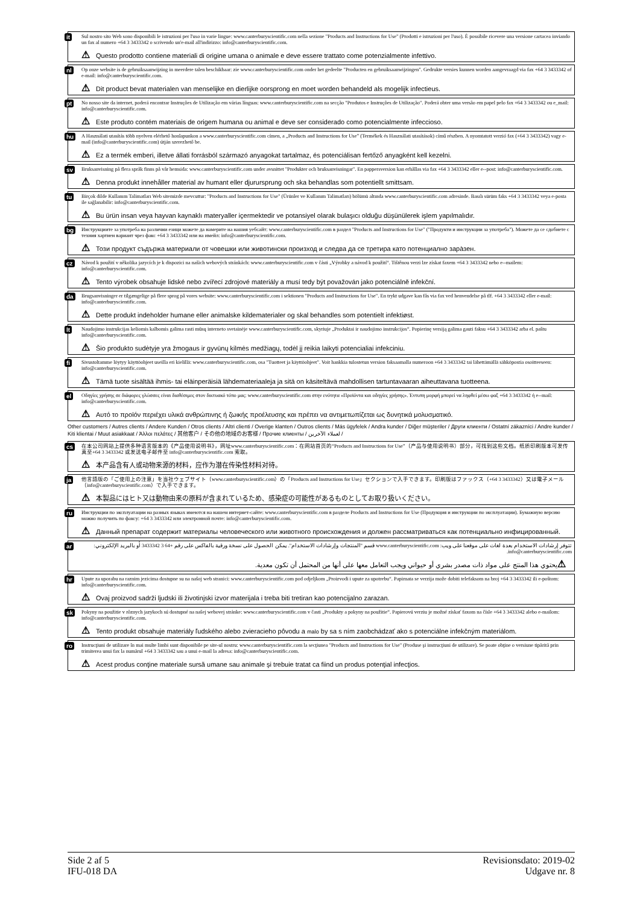it
Sul nostro sito Web sono disponibili le istruzioni per l'uso in varie lingue: www.canterburyscientific.com nella sezione "Products and Instructions for Use" (Prodotti e istruzioni per l'uso). È possibile ricevere una versione cartacea inviando un fax al numero +64 3 3433342 o scrivendo un'e-mail all'indirizzo: info@canterburyscientific.com.
⚠ Questo prodotto contiene materiali di origine umana o animale e deve essere trattato come potenzialmente infettivo.
nl
Op onze website is de gebruiksaanwijzing in meerdere talen beschikbaar: zie www.canterburyscientific.com onder het gedeelte "Producten en gebruiksaanwijzingen". Gedrukte versies kunnen worden aangevraagd via fax +64 3 3433342 of e-mail: info@canterburyscientific.com.
⚠ Dit product bevat materialen van menselijke en dierlijke oorsprong en moet worden behandeld als mogelijk infectieus.
pt
No nosso site da internet, poderá encontrar Instruções de Utilização em várias línguas: www.canterburyscientific.com na secção "Produtos e Instruções de Utilização". Poderá obter uma versão em papel pelo fax +64 3 3433342 ou e_mail: info@canterburyscientific.com.
⚠ Este produto contém materiais de origem humana ou animal e deve ser considerado como potencialmente infeccioso.
hu
A Használati utasítás több nyelven elérhető honlapunkon a www.canterburyscientific.com címen, a „Products and Instructions for Use” (Termékek és Használati utasítások) című részben. A nyomtatott verzió fax (+64 3 3433342) vagy e-mail (info@canterburyscientific.com) útján szerezhető be.
⚠ Ez a termék emberi, illetve állati forrásból származó anyagokat tartalmaz, és potenciálisan fertőző anyagként kell kezelni.
sv
Bruksanvisning på flera språk finns på vår hemsida: www.canterburyscientific.com under avsnittet "Produkter och bruksanvisningar". En pappersversion kan erhållas via fax +64 3 3433342 eller e--post: info@canterburyscientific.com.
⚠ Denna produkt innehåller material av humant eller djurursprung och ska behandlas som potentiellt smittsam.
tu
Birçok dilde Kullanım Talimatları Web sitemizde mevcuttur: "Products and Instructions for Use" (Ürünler ve Kullanım Talimatları) bölümü altında www.canterburyscientific.com adresinde. Basılı sürüm faks +64 3 3433342 veya e-posta ile sağlanabilir: info@canterburyscientific.com.
⚠ Bu ürün insan veya hayvan kaynaklı materyaller içermektedir ve potansiyel olarak bulaşıcı olduğu düşünülerek işlem yapılmalıdır.
bg
Инструкциите за употреба на различни езици можете да намерите на нашия уебсайт: www.canterburyscientific.com в раздел "Products and Instructions for Use" ("Продукти и инструкции за употреба"). Можете да се сдобиете с техния хартиен вариант чрез факс +64 3 3433342 или на имейл: info@canterburyscientific.com.
⚠ Този продукт съдържа материали от човешки или животински произход и следва да се третира като потенциално зара̀зен.
cz
Návod k použití v několika jazycích je k dispozici na našich webových stránkách: www.canterburyscientific.com v části „Výrobky a návod k použití“. Tištěnou verzi lze získat faxem +64 3 3433342 nebo e--mailem: info@canterburyscientific.com.
⚠ Tento výrobek obsahuje lidské nebo zvířecí zdrojové materiály a musí tedy být považován jako potenciálně infekční.
da
Brugsanvisninger er tilgængelige på flere sprog på vores website: www.canterburyscientific.com i sektionen "Products and Instructions for Use". En trykt udgave kan fås via fax ved henvendelse på tlf. +64 3 3433342 eller e-mail: info@canterburyscientific.com.
⚠ Dette produkt indeholder humane eller animalske kildematerialer og skal behandles som potentielt infektiøst.
lt
Naudojimo instrukcijas keliomis kalbomis galima rasti mūsų interneto svetainėje www.canterburyscientific.com, skyriuje „Produktai ir naudojimo instrukcijos“. Popierinę versiją galima gauti faksu +64 3 3433342 arba el. paštu info@canterburyscientific.com.
⚠ Šio produkto sudėtyje yra žmogaus ir gyvūnų kilmės medžiagų, todėl jį reikia laikyti potencialiai infekciniu.
fi
Sivustoltamme löytyy käyttöohjeet useilla eri kielillä: www.canterburyscientific.com, osa "Tuotteet ja käyttöohjeet". Voit hankkia tulostetun version faksaamalla numeroon +64 3 3433342 tai lähettämällä sähköpostia osoitteeseen: info@canterburyscientific.com.
⚠ Tämä tuote sisältää ihmis- tai eläinperäisiä lähdemateriaaleja ja sitä on käsiteltävä mahdollisen tartuntavaaran aiheuttavana tuotteena.
el
Οδηγίες χρήσης σε διάφορες γλώσσες είναι διαθέσιμες στον δικτυακό τόπο μας: www.canterburyscientific.com στην ενότητα «Προϊόντα και οδηγίες χρήσης». Έντυπη μορφή μπορεί να ληφθεί μέσω φαξ +64 3 3433342 ή e--mail: info@canterburyscientific.com.
⚠ Αυτό το προϊόν περιέχει υλικά ανθρώπινης ή ζωικής προέλευσης και πρέπει να αντιμετωπίζεται ως δυνητικά μολυσματικό.
Other customers / Autres clients / Andere Kunden / Otros clients / Altri clienti / Overige klanten / Outros clients / Más ügyfelek / Andra kunder / Diğer müşteriler / Други клиенти / Ostatní zákazníci / Andre kunder / Kiti klientai / Muut asiakkaat / Άλλοι πελάτες / 其他客户 / その他の地域のお客様 / Прочие клиенты / لعملاء الآخرين /
cs
在本公司网站上提供多种语言版本的《产品使用说明书》，网址www.canterburyscientific.com：在网站首页的“Products and Instructions for Use”（产品与使用说明书）部分，可找到这些文档。纸质印刷版本可发传真至+64 3 3433342 或发送电子邮件至 info@canterburyscientific.com 索取。
⚠ 本产品含有人或动物来源的材料，应作为潜在传染性材料对待。
ja
他言語版の「ご使用上の注意」を当社ウェブサイト（www.canterburyscientific.com）の「Products and Instructions for Use」セクションで入手できます。印刷版はファックス（+64 3 3433342）又は電子メール（info@canterburyscientific.com）で入手できます。
⚠ 本製品にはヒト又は動物由来の原料が含まれているため、感染症の可能性があるものとしてお取り扱いください。
ru
Инструкции по эксплуатации на разных языках имеются на нашем интернет-сайте: www.canterburyscientific.com в разделе Products and Instructions for Use (Продукция и инструкции по эксплуатации). Бумажную версию можно получить по факсу: +64 3 3433342 или электронной почте: info@canterburyscientific.com.
⚠ Данный препарат содержит материалы человеческого или животного происхождения и должен рассматриваться как потенциально инфицированный.
ar
تتوفر إرشادات الاستخدام بعدة لغات على موقعنا على ويب: www.canterburyscientific.com قسم "المنتجات وإرشادات الاستخدام". يمكن الحصول على نسخة ورقية بالفاكس على رقم +64 3 3433342 أو بالبريد الإلكتروني: info@canterburyscientific.com.
⚠ يحتوي هذا المنتج على مواد ذات مصدر بشري أو حيواني ويجب التعامل معها على أنها من المحتمل أن تكون معدية.
hr
Upute za uporabu na raznim jezicima dostupne su na našoj web stranici: www.canterburyscientific.com pod odjeljkom „Proizvodi i upute za upotrebu“. Papirnata se verzija može dobiti telefaksom na broj +64 3 3433342 ili e-poštom: info@canterburyscientific.com.
⚠ Ovaj proizvod sadrži ljudski ili životinjski izvor materijala i treba biti tretiran kao potencijalno zarazan.
sk
Pokyny na použitie v rôznych jazykoch sú dostupné na našej webovej stránke: www.canterburyscientific.com v časti „Produkty a pokyny na použitie“. Papierovú verziu je možné získať faxom na čísle +64 3 3433342 alebo e-mailom: info@canterburyscientific.com.
⚠ Tento produkt obsahuje materiály ľudského alebo zvieracieho pôvodu a malo by sa s ním zaobchádzať ako s potenciálne infekčným materiálom.
ro
Instrucţiuni de utilizare în mai multe limbi sunt disponibile pe site-ul nostru: www.canterburyscientific.com la secţiunea "Products and Instructions for Use" (Produse şi instrucţiuni de utilizare). Se poate obţine o versiune tipărită prin trimiterea unui fax la numărul +64 3 3433342 sau a unui e-mail la adresa: info@canterburyscientific.com.
⚠ Acest produs conţine materiale sursă umane sau animale şi trebuie tratat ca fiind un produs potenţial infecţios.
Side 2 af 5
IFU-018 DA
Revisionsdato: 2019-02
Udgave nr. 8